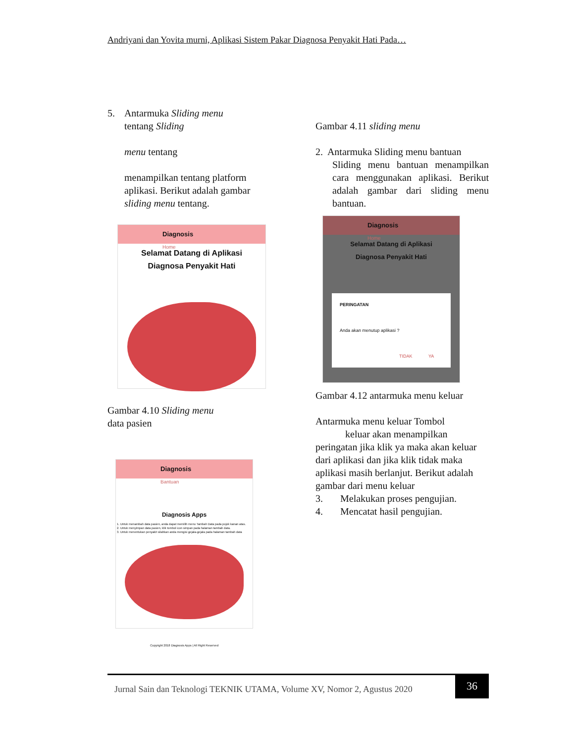Andriyani dan Yovita murni, Aplikasi Sistem Pakar Diagnosa Penyakit Hati Pada…
5. Antarmuka Sliding menu
tentang Sliding
menu tentang
menampilkan tentang platform aplikasi. Berikut adalah gambar sliding menu tentang.
Diagnosis
Home
Selamat Datang di Aplikasi
Diagnosa Penyakit Hati
Gambar 4.10 Sliding menu
data pasien
Diagnosis
Bantuan
Diagnosis Apps
1. Untuk menambah data pasien, anda dapat memilih menu Tambah Data pada pojok kanan atas.
2. Untuk menyimpan data pasien, klik tombol icon simpan pada halaman tambah data.
3. Untuk menentukan penyakit silahkan anda mengisi gejala-gejala pada halaman tambah data
Copyright 2018 Diagnosis Apps | All Right Reserved
Gambar 4.11 sliding menu
2. Antarmuka Sliding menu bantuan
Sliding menu bantuan menampilkan cara menggunakan aplikasi. Berikut adalah gambar dari sliding menu bantuan.
Diagnosis
Home
Selamat Datang di Aplikasi
Diagnosa Penyakit Hati
PERINGATAN
Anda akan menutup aplikasi ?
TIDAK YA
Gambar 4.12 antarmuka menu keluar
Antarmuka menu keluar Tombol
keluar akan menampilkan peringatan jika klik ya maka akan keluar dari aplikasi dan jika klik tidak maka aplikasi masih berlanjut. Berikut adalah gambar dari menu keluar
3. Melakukan proses pengujian.
4. Mencatat hasil pengujian.
Jurnal Sain dan Teknologi TEKNIK UTAMA, Volume XV, Nomor 2, Agustus 2020
36